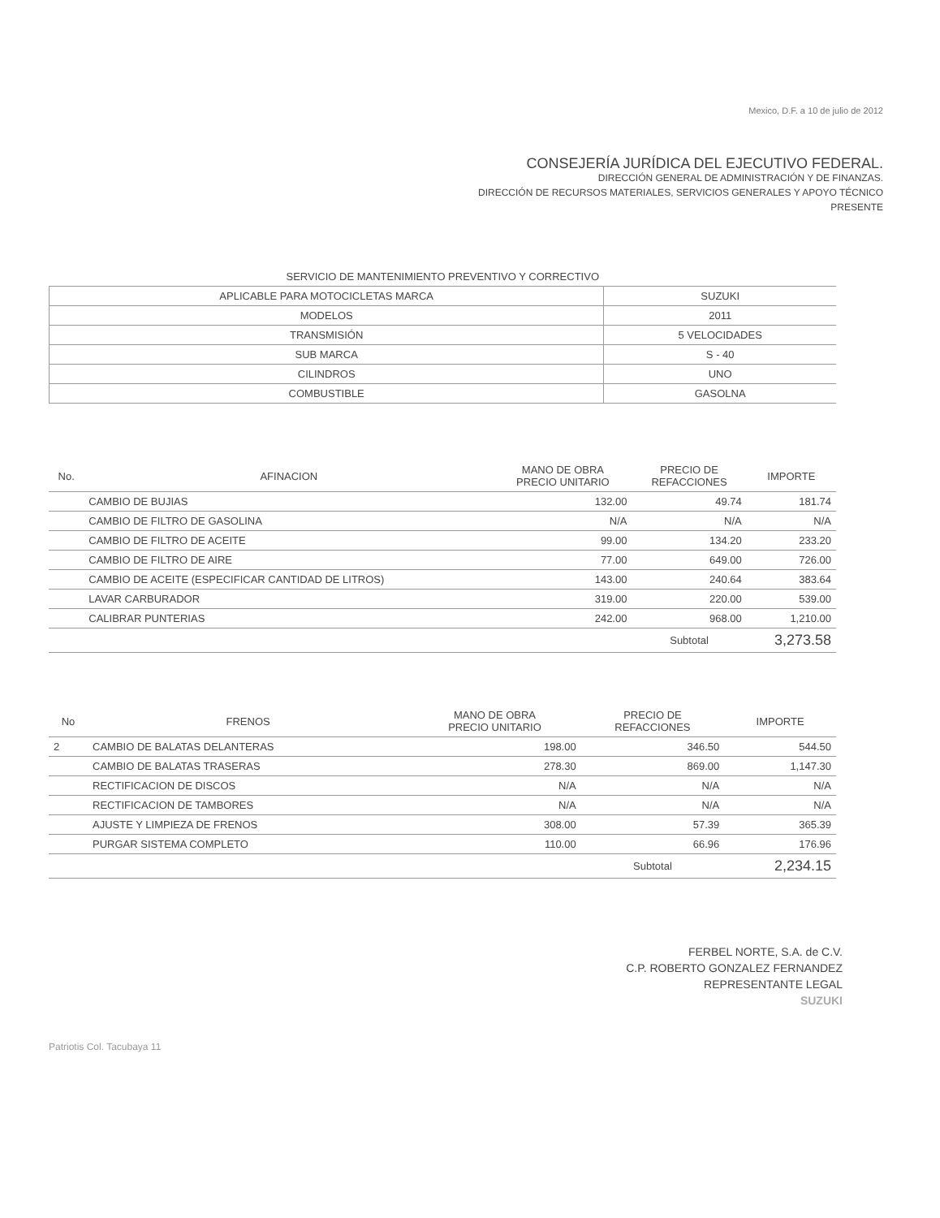Mexico, D.F. a 10 de julio de 2012
CONSEJERÍA JURÍDICA DEL EJECUTIVO FEDERAL.
DIRECCIÓN GENERAL DE ADMINISTRACIÓN Y DE FINANZAS.
DIRECCIÓN DE RECURSOS MATERIALES, SERVICIOS GENERALES Y APOYO TÉCNICO
PRESENTE
| SERVICIO DE MANTENIMIENTO PREVENTIVO Y CORRECTIVO | |
| --- | --- |
| APLICABLE PARA MOTOCICLETAS MARCA | SUZUKI |
| MODELOS | 2011 |
| TRANSMISIÓN | 5 VELOCIDADES |
| SUB MARCA | S - 40 |
| CILINDROS | UNO |
| COMBUSTIBLE | GASOLNA |
| No. | AFINACION | MANO DE OBRA PRECIO UNITARIO | PRECIO DE REFACCIONES | IMPORTE |
| --- | --- | --- | --- | --- |
| | CAMBIO DE BUJIAS | 132.00 | 49.74 | 181.74 |
| | CAMBIO DE FILTRO DE GASOLINA | N/A | N/A | N/A |
| | CAMBIO DE FILTRO DE ACEITE | 99.00 | 134.20 | 233.20 |
| | CAMBIO DE FILTRO DE AIRE | 77.00 | 649.00 | 726.00 |
| | CAMBIO DE ACEITE (ESPECIFICAR CANTIDAD DE LITROS) | 143.00 | 240.64 | 383.64 |
| | LAVAR CARBURADOR | 319.00 | 220.00 | 539.00 |
| | CALIBRAR PUNTERIAS | 242.00 | 968.00 | 1,210.00 |
| | | | Subtotal | 3,273.58 |
| No | FRENOS | MANO DE OBRA PRECIO UNITARIO | PRECIO DE REFACCIONES | IMPORTE |
| --- | --- | --- | --- | --- |
| 2 | CAMBIO DE BALATAS DELANTERAS | 198.00 | 346.50 | 544.50 |
| | CAMBIO DE BALATAS TRASERAS | 278.30 | 869.00 | 1,147.30 |
| | RECTIFICACION DE DISCOS | N/A | N/A | N/A |
| | RECTIFICACION DE TAMBORES | N/A | N/A | N/A |
| | AJUSTE Y LIMPIEZA DE FRENOS | 308.00 | 57.39 | 365.39 |
| | PURGAR SISTEMA COMPLETO | 110.00 | 66.96 | 176.96 |
| | | | Subtotal | 2,234.15 |
FERBEL NORTE, S.A. de C.V.
C.P. ROBERTO GONZALEZ FERNANDEZ
REPRESENTANTE LEGAL
SUZUKI
Patriotis Col. Tacubaya 11